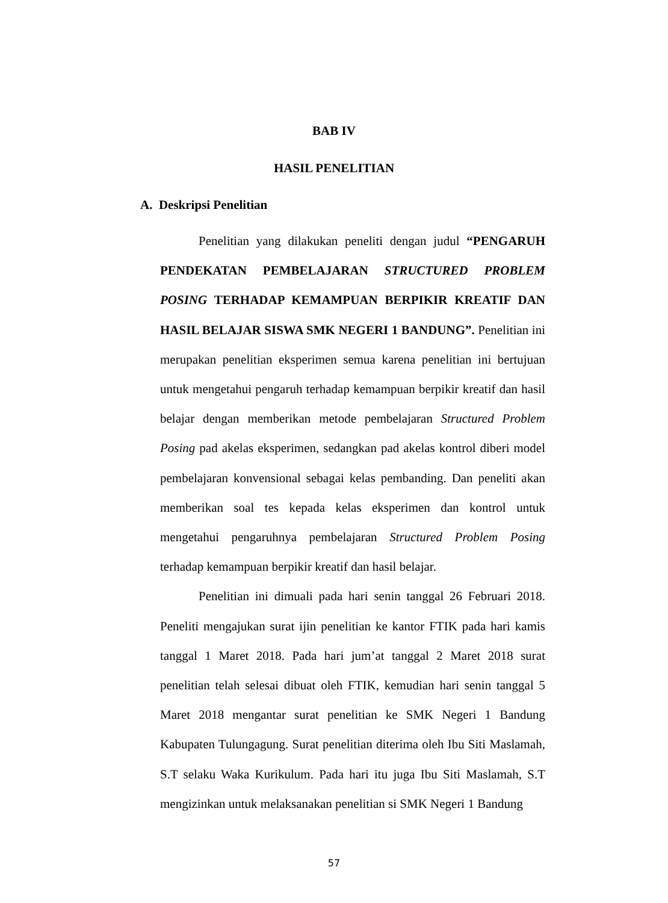BAB IV
HASIL PENELITIAN
A. Deskripsi Penelitian
Penelitian yang dilakukan peneliti dengan judul “PENGARUH PENDEKATAN PEMBELAJARAN STRUCTURED PROBLEM POSING TERHADAP KEMAMPUAN BERPIKIR KREATIF DAN HASIL BELAJAR SISWA SMK NEGERI 1 BANDUNG”. Penelitian ini merupakan penelitian eksperimen semua karena penelitian ini bertujuan untuk mengetahui pengaruh terhadap kemampuan berpikir kreatif dan hasil belajar dengan memberikan metode pembelajaran Structured Problem Posing pad akelas eksperimen, sedangkan pad akelas kontrol diberi model pembelajaran konvensional sebagai kelas pembanding. Dan peneliti akan memberikan soal tes kepada kelas eksperimen dan kontrol untuk mengetahui pengaruhnya pembelajaran Structured Problem Posing terhadap kemampuan berpikir kreatif dan hasil belajar.
Penelitian ini dimuali pada hari senin tanggal 26 Februari 2018. Peneliti mengajukan surat ijin penelitian ke kantor FTIK pada hari kamis tanggal 1 Maret 2018. Pada hari jum’at tanggal 2 Maret 2018 surat penelitian telah selesai dibuat oleh FTIK, kemudian hari senin tanggal 5 Maret 2018 mengantar surat penelitian ke SMK Negeri 1 Bandung Kabupaten Tulungagung. Surat penelitian diterima oleh Ibu Siti Maslamah, S.T selaku Waka Kurikulum. Pada hari itu juga Ibu Siti Maslamah, S.T mengizinkan untuk melaksanakan penelitian si SMK Negeri 1 Bandung
57